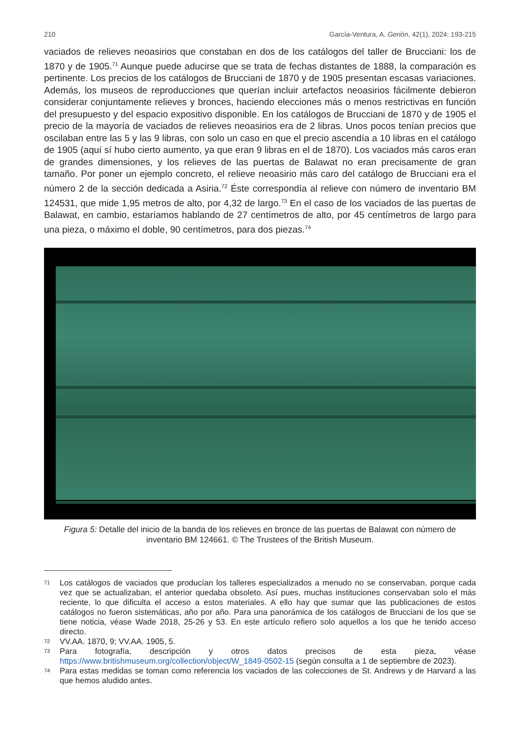210 García-Ventura, A. Gerión, 42(1), 2024: 193-215
vaciados de relieves neoasirios que constaban en dos de los catálogos del taller de Brucciani: los de 1870 y de 1905.<sup>71</sup> Aunque puede aducirse que se trata de fechas distantes de 1888, la comparación es pertinente. Los precios de los catálogos de Brucciani de 1870 y de 1905 presentan escasas variaciones. Además, los museos de reproducciones que querían incluir artefactos neoasirios fácilmente debieron considerar conjuntamente relieves y bronces, haciendo elecciones más o menos restrictivas en función del presupuesto y del espacio expositivo disponible. En los catálogos de Brucciani de 1870 y de 1905 el precio de la mayoría de vaciados de relieves neoasirios era de 2 libras. Unos pocos tenían precios que oscilaban entre las 5 y las 9 libras, con solo un caso en que el precio ascendía a 10 libras en el catálogo de 1905 (aquí sí hubo cierto aumento, ya que eran 9 libras en el de 1870). Los vaciados más caros eran de grandes dimensiones, y los relieves de las puertas de Balawat no eran precisamente de gran tamaño. Por poner un ejemplo concreto, el relieve neoasirio más caro del catálogo de Brucciani era el número 2 de la sección dedicada a Asiria.<sup>72</sup> Éste correspondía al relieve con número de inventario BM 124531, que mide 1,95 metros de alto, por 4,32 de largo.<sup>73</sup> En el caso de los vaciados de las puertas de Balawat, en cambio, estaríamos hablando de 27 centímetros de alto, por 45 centímetros de largo para una pieza, o máximo el doble, 90 centímetros, para dos piezas.<sup>74</sup>
Figura 5: Detalle del inicio de la banda de los relieves en bronce de las puertas de Balawat con número de inventario BM 124661. © The Trustees of the British Museum.
71 Los catálogos de vaciados que producían los talleres especializados a menudo no se conservaban, porque cada vez que se actualizaban, el anterior quedaba obsoleto. Así pues, muchas instituciones conservaban solo el más reciente, lo que dificulta el acceso a estos materiales. A ello hay que sumar que las publicaciones de estos catálogos no fueron sistemáticas, año por año. Para una panorámica de los catálogos de Brucciani de los que se tiene noticia, véase Wade 2018, 25-26 y 53. En este artículo refiero solo aquellos a los que he tenido acceso directo.
72 VV.AA. 1870, 9; VV.AA. 1905, 5.
73 Para fotografía, descripción y otros datos precisos de esta pieza, véase https://www.britishmuseum.org/collection/object/W_1849-0502-15 (según consulta a 1 de septiembre de 2023).
74 Para estas medidas se toman como referencia los vaciados de las colecciones de St. Andrews y de Harvard a las que hemos aludido antes.